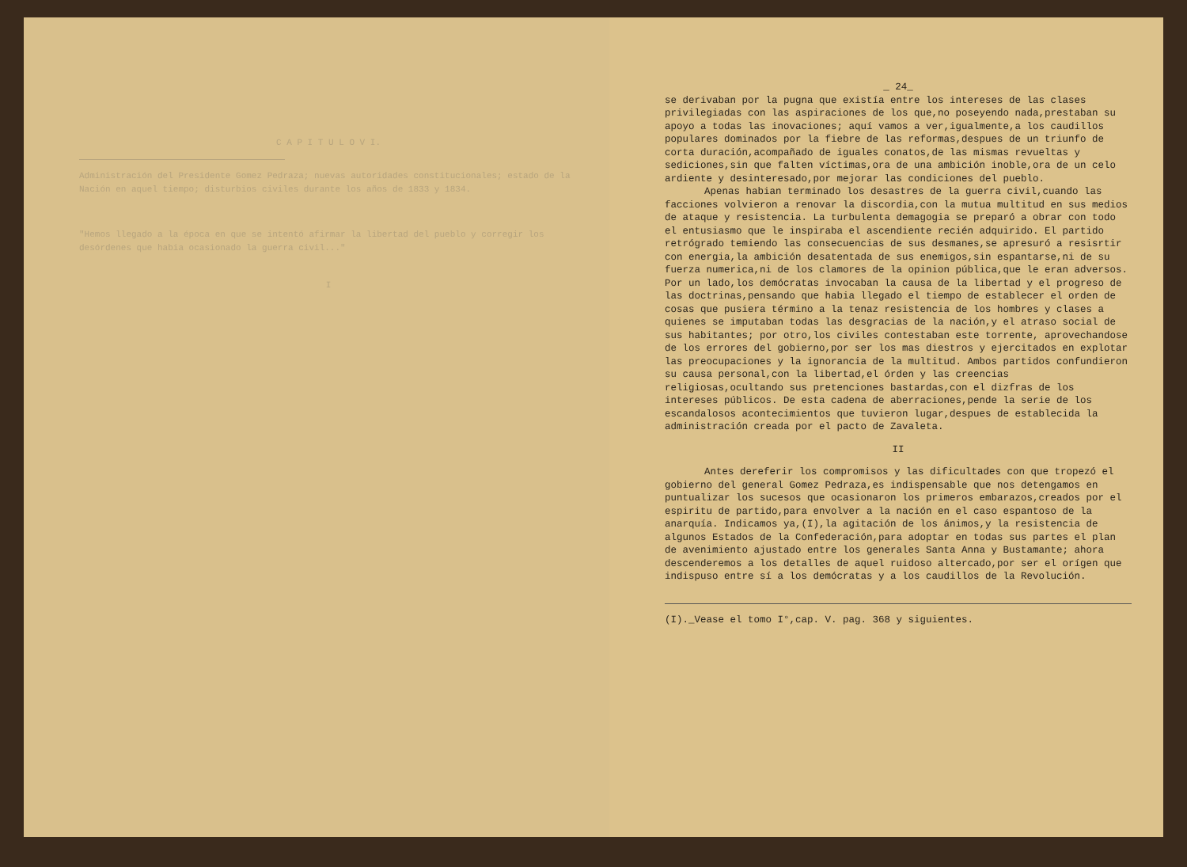C A P I T U L O V I.
Administración del Presidente Gomez Pedraza; nuevas autoridades constitucionales; estado de la Nación en aquel tiempo; disturbios civiles durante los años de 1833 y 1834.
"Hemos llegado a la época en que se intentó afirmar la libertad del pueblo y corregir los desórdenes que habia ocasionado la guerra civil..."
I
_ 24_
se derivaban por la pugna que existía entre los intereses de las clases privilegiadas con las aspiraciones de los que,no poseyendo nada,prestaban su apoyo a todas las inovaciones; aquí vamos a ver,igualmente,a los caudillos populares dominados por la fiebre de las reformas,despues de un triunfo de corta duración,acompañado de iguales conatos,de las mismas revueltas y sediciones,sin que falten víctimas,ora de una ambición inoble,ora de un celo ardiente y desinteresado,por mejorar las condiciones del pueblo.
Apenas habian terminado los desastres de la guerra civil,cuando las facciones volvieron a renovar la discordia,con la mutua multitud en sus medios de ataque y resistencia. La turbulenta demagogia se preparó a obrar con todo el entusiasmo que le inspiraba el ascendiente recién adquirido. El partido retrógrado temiendo las consecuencias de sus desmanes,se apresuró a resisrtir con energia,la ambición desatentada de sus enemigos,sin espantarse,ni de su fuerza numerica,ni de los clamores de la opinion pública,que le eran adversos. Por un lado,los demócratas invocaban la causa de la libertad y el progreso de las doctrinas,pensando que habia llegado el tiempo de establecer el orden de cosas que pusiera término a la tenaz resistencia de los hombres y clases a quienes se imputaban todas las desgracias de la nación,y el atraso social de sus habitantes; por otro,los civiles contestaban este torrente, aprovechandose de los errores del gobierno,por ser los mas diestros y ejercitados en explotar las preocupaciones y la ignorancia de la multitud. Ambos partidos confundieron su causa personal,con la libertad,el órden y las creencias religiosas,ocultando sus pretenciones bastardas,con el dizfras de los intereses públicos. De esta cadena de aberraciones,pende la serie de los escandalosos acontecimientos que tuvieron lugar,despues de establecida la administración creada por el pacto de Zavaleta.
II
Antes dereferir los compromisos y las dificultades con que tropezó el gobierno del general Gomez Pedraza,es indispensable que nos detengamos en puntualizar los sucesos que ocasionaron los primeros embarazos,creados por el espiritu de partido,para envolver a la nación en el caso espantoso de la anarquía. Indicamos ya,(I),la agitación de los ánimos,y la resistencia de algunos Estados de la Confederación,para adoptar en todas sus partes el plan de avenimiento ajustado entre los generales Santa Anna y Bustamante; ahora descenderemos a los detalles de aquel ruidoso altercado,por ser el orígen que indispuso entre sí a los demócratas y a los caudillos de la Revolución.
(I)._Vease el tomo I°,cap. V. pag. 368 y siguientes.